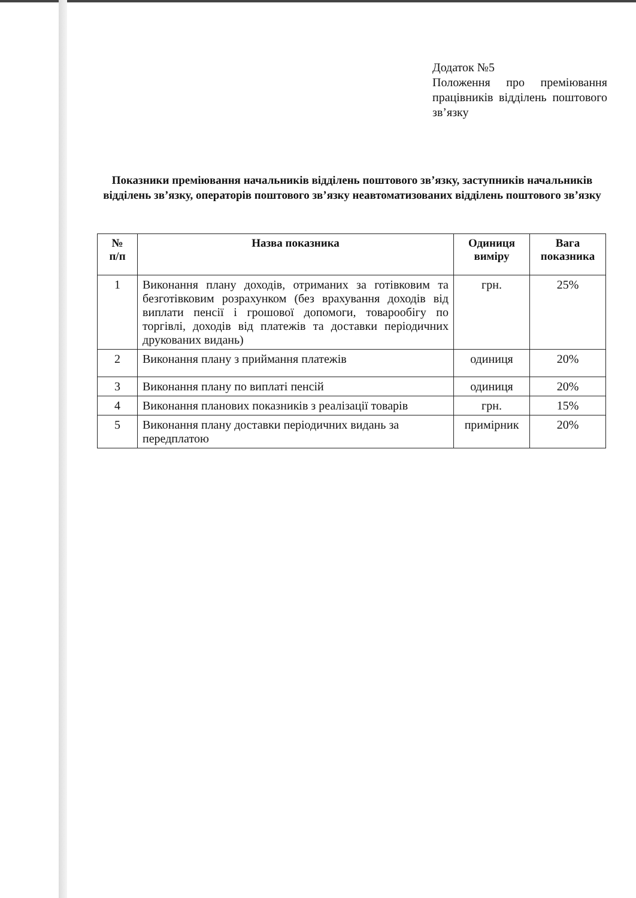Додаток №5
Положення про преміювання працівників відділень поштового зв’язку
Показники преміювання начальників відділень поштового зв’язку, заступників начальників відділень зв’язку, операторів поштового зв’язку неавтоматизованих відділень поштового зв’язку
| № п/п | Назва показника | Одиниця виміру | Вага показника |
| --- | --- | --- | --- |
| 1 | Виконання плану доходів, отриманих за готівковим та безготівковим розрахунком (без врахування доходів від виплати пенсії і грошової допомоги, товарообігу по торгівлі, доходів від платежів та доставки періодичних друкованих видань) | грн. | 25% |
| 2 | Виконання плану з приймання платежів | одиниця | 20% |
| 3 | Виконання плану по виплаті пенсій | одиниця | 20% |
| 4 | Виконання планових показників з реалізації товарів | грн. | 15% |
| 5 | Виконання плану доставки періодичних видань за передплатою | примірник | 20% |